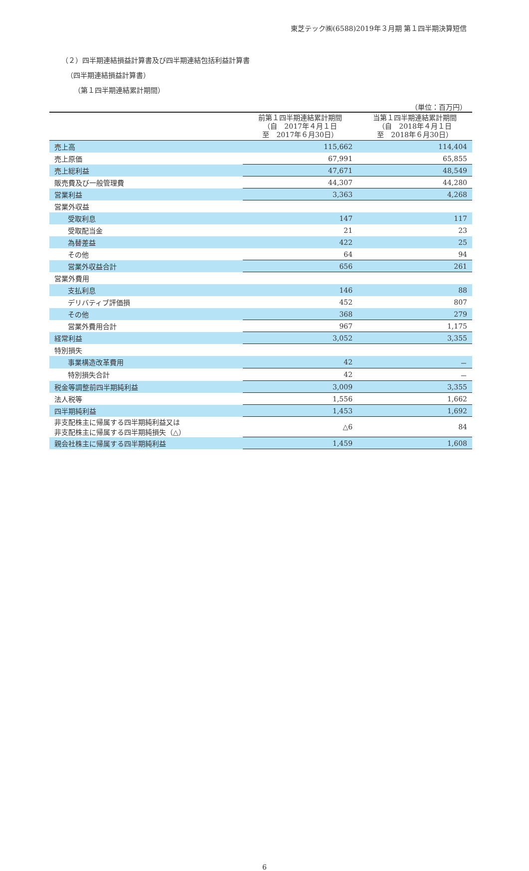東芝テック㈱(6588)2019年３月期 第１四半期決算短信
（２）四半期連結損益計算書及び四半期連結包括利益計算書
（四半期連結損益計算書）
（第１四半期連結累計期間）
（単位：百万円）
| | 前第１四半期連結累計期間 （自 2017年４月１日 至 2017年６月30日） | 当第１四半期連結累計期間 （自 2018年４月１日 至 2018年６月30日） |
| --- | --- | --- |
| 売上高 | 115,662 | 114,404 |
| 売上原価 | 67,991 | 65,855 |
| 売上総利益 | 47,671 | 48,549 |
| 販売費及び一般管理費 | 44,307 | 44,280 |
| 営業利益 | 3,363 | 4,268 |
| 営業外収益 | | |
| 受取利息 | 147 | 117 |
| 受取配当金 | 21 | 23 |
| 為替差益 | 422 | 25 |
| その他 | 64 | 94 |
| 営業外収益合計 | 656 | 261 |
| 営業外費用 | | |
| 支払利息 | 146 | 88 |
| デリバティブ評価損 | 452 | 807 |
| その他 | 368 | 279 |
| 営業外費用合計 | 967 | 1,175 |
| 経常利益 | 3,052 | 3,355 |
| 特別損失 | | |
| 事業構造改革費用 | 42 | － |
| 特別損失合計 | 42 | － |
| 税金等調整前四半期純利益 | 3,009 | 3,355 |
| 法人税等 | 1,556 | 1,662 |
| 四半期純利益 | 1,453 | 1,692 |
| 非支配株主に帰属する四半期純利益又は 非支配株主に帰属する四半期純損失（△） | △6 | 84 |
| 親会社株主に帰属する四半期純利益 | 1,459 | 1,608 |
6